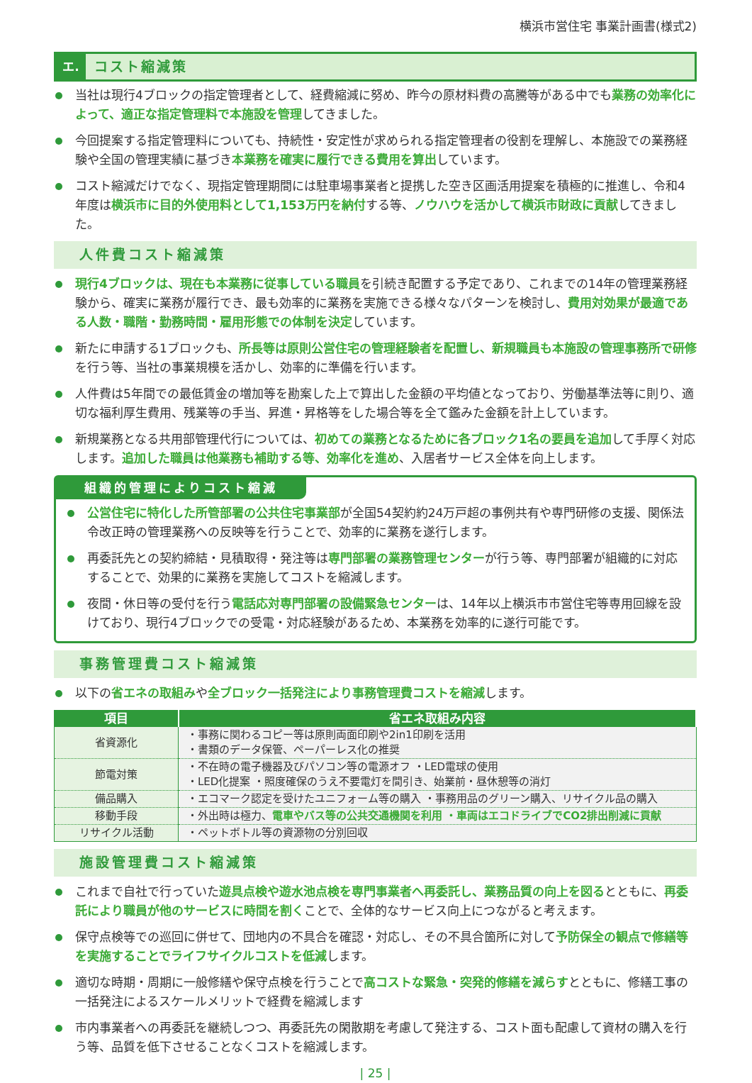横浜市営住宅 事業計画書(様式2)
エ. コスト縮減策
当社は現行4ブロックの指定管理者として、経費縮減に努め、昨今の原材料費の高騰等がある中でも業務の効率化によって、適正な指定管理料で本施設を管理してきました。
今回提案する指定管理料についても、持続性・安定性が求められる指定管理者の役割を理解し、本施設での業務経験や全国の管理実績に基づき本業務を確実に履行できる費用を算出しています。
コスト縮減だけでなく、現指定管理期間には駐車場事業者と提携した空き区画活用提案を積極的に推進し、令和4年度は横浜市に目的外使用料として1,153万円を納付する等、ノウハウを活かして横浜市財政に貢献してきました。
人件費コスト縮減策
現行4ブロックは、現在も本業務に従事している職員を引続き配置する予定であり、これまでの14年の管理業務経験から、確実に業務が履行でき、最も効率的に業務を実施できる様々なパターンを検討し、費用対効果が最適である人数・職階・勤務時間・雇用形態での体制を決定しています。
新たに申請する1ブロックも、所長等は原則公営住宅の管理経験者を配置し、新規職員も本施設の管理事務所で研修を行う等、当社の事業規模を活かし、効率的に準備を行います。
人件費は5年間での最低賃金の増加等を勘案した上で算出した金額の平均値となっており、労働基準法等に則り、適切な福利厚生費用、残業等の手当、昇進・昇格等をした場合等を全て鑑みた金額を計上しています。
新規業務となる共用部管理代行については、初めての業務となるために各ブロック1名の要員を追加して手厚く対応します。追加した職員は他業務も補助する等、効率化を進め、入居者サービス全体を向上します。
組織的管理によりコスト縮減
公営住宅に特化した所管部署の公共住宅事業部が全国54契約約24万戸超の事例共有や専門研修の支援、関係法令改正時の管理業務への反映等を行うことで、効率的に業務を遂行します。
再委託先との契約締結・見積取得・発注等は専門部署の業務管理センターが行う等、専門部署が組織的に対応することで、効果的に業務を実施してコストを縮減します。
夜間・休日等の受付を行う電話応対専門部署の設備緊急センターは、14年以上横浜市市営住宅等専用回線を設けており、現行4ブロックでの受電・対応経験があるため、本業務を効率的に遂行可能です。
事務管理費コスト縮減策
以下の省エネの取組みや全ブロック一括発注により事務管理費コストを縮減します。
| 項目 | 省エネ取組み内容 |
| --- | --- |
| 省資源化 | ・事務に関わるコピー等は原則両面印刷や2in1印刷を活用 ・書類のデータ保管、ペーパーレス化の推奨 |
| 節電対策 | ・不在時の電子機器及びパソコン等の電源オフ ・LED電球の使用 ・LED化提案 ・照度確保のうえ不要電灯を間引き、始業前・昼休憩等の消灯 |
| 備品購入 | ・エコマーク認定を受けたユニフォーム等の購入 ・事務用品のグリーン購入、リサイクル品の購入 |
| 移動手段 | ・外出時は極力、 電車やバス等の公共交通機関を利用 ・車両はエコドライブでCO2排出削減に貢献 |
| リサイクル活動 | ・ペットボトル等の資源物の分別回収 |
施設管理費コスト縮減策
これまで自社で行っていた遊具点検や遊水池点検を専門事業者へ再委託し、業務品質の向上を図るとともに、再委託により職員が他のサービスに時間を割くことで、全体的なサービス向上につながると考えます。
保守点検等での巡回に併せて、団地内の不具合を確認・対応し、その不具合箇所に対して予防保全の観点で修繕等を実施することでライフサイクルコストを低減します。
適切な時期・周期に一般修繕や保守点検を行うことで高コストな緊急・突発的修繕を減らすとともに、修繕工事の一括発注によるスケールメリットで経費を縮減します
市内事業者への再委託を継続しつつ、再委託先の閑散期を考慮して発注する、コスト面も配慮して資材の購入を行う等、品質を低下させることなくコストを縮減します。
| 25 |